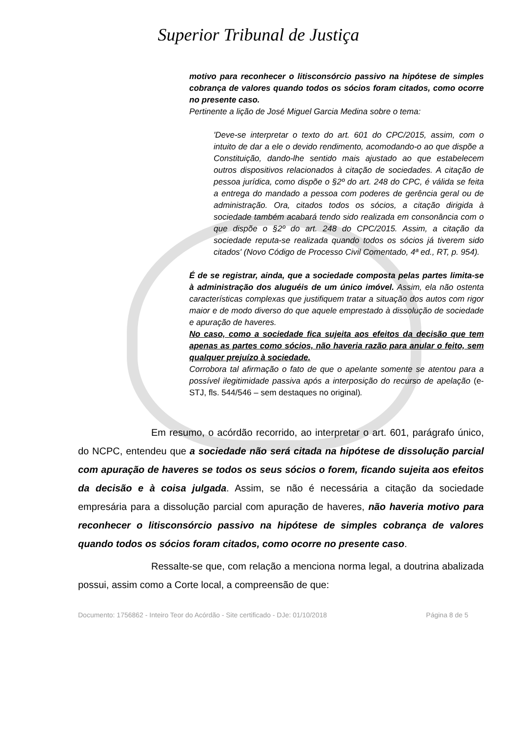Superior Tribunal de Justiça
motivo para reconhecer o litisconsórcio passivo na hipótese de simples cobrança de valores quando todos os sócios foram citados, como ocorre no presente caso.
Pertinente a lição de José Miguel Garcia Medina sobre o tema:
'Deve-se interpretar o texto do art. 601 do CPC/2015, assim, com o intuito de dar a ele o devido rendimento, acomodando-o ao que dispõe a Constituição, dando-lhe sentido mais ajustado ao que estabelecem outros dispositivos relacionados à citação de sociedades. A citação de pessoa jurídica, como dispõe o §2º do art. 248 do CPC, é válida se feita a entrega do mandado a pessoa com poderes de gerência geral ou de administração. Ora, citados todos os sócios, a citação dirigida à sociedade também acabará tendo sido realizada em consonância com o que dispõe o §2º do art. 248 do CPC/2015. Assim, a citação da sociedade reputa-se realizada quando todos os sócios já tiverem sido citados' (Novo Código de Processo Civil Comentado, 4ª ed., RT, p. 954).
É de se registrar, ainda, que a sociedade composta pelas partes limita-se à administração dos aluguéis de um único imóvel. Assim, ela não ostenta características complexas que justifiquem tratar a situação dos autos com rigor maior e de modo diverso do que aquele emprestado à dissolução de sociedade e apuração de haveres.
No caso, como a sociedade fica sujeita aos efeitos da decisão que tem apenas as partes como sócios, não haveria razão para anular o feito, sem qualquer prejuízo à sociedade.
Corrobora tal afirmação o fato de que o apelante somente se atentou para a possível ilegitimidade passiva após a interposição do recurso de apelação (e-STJ, fls. 544/546 – sem destaques no original).
Em resumo, o acórdão recorrido, ao interpretar o art. 601, parágrafo único, do NCPC, entendeu que a sociedade não será citada na hipótese de dissolução parcial com apuração de haveres se todos os seus sócios o forem, ficando sujeita aos efeitos da decisão e à coisa julgada. Assim, se não é necessária a citação da sociedade empresária para a dissolução parcial com apuração de haveres, não haveria motivo para reconhecer o litisconsórcio passivo na hipótese de simples cobrança de valores quando todos os sócios foram citados, como ocorre no presente caso.
Ressalte-se que, com relação a menciona norma legal, a doutrina abalizada possui, assim como a Corte local, a compreensão de que:
Documento: 1756862 - Inteiro Teor do Acórdão - Site certificado - DJe: 01/10/2018 Página 8 de 5